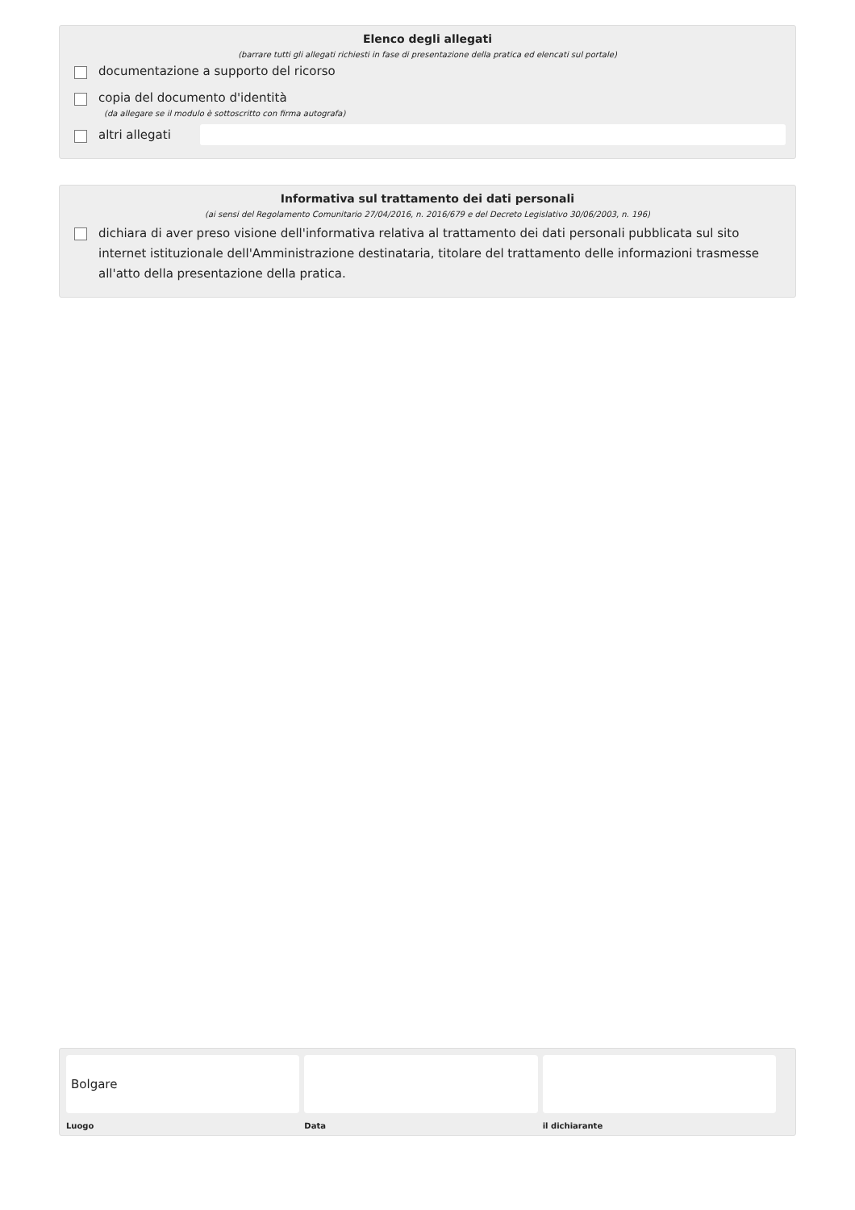Elenco degli allegati
(barrare tutti gli allegati richiesti in fase di presentazione della pratica ed elencati sul portale)
documentazione a supporto del ricorso
copia del documento d'identità
(da allegare se il modulo è sottoscritto con firma autografa)
altri allegati
Informativa sul trattamento dei dati personali
(ai sensi del Regolamento Comunitario 27/04/2016, n. 2016/679 e del Decreto Legislativo 30/06/2003, n. 196)
dichiara di aver preso visione dell'informativa relativa al trattamento dei dati personali pubblicata sul sito internet istituzionale dell'Amministrazione destinataria, titolare del trattamento delle informazioni trasmesse all'atto della presentazione della pratica.
Bolgare
Luogo
Data il dichiarante